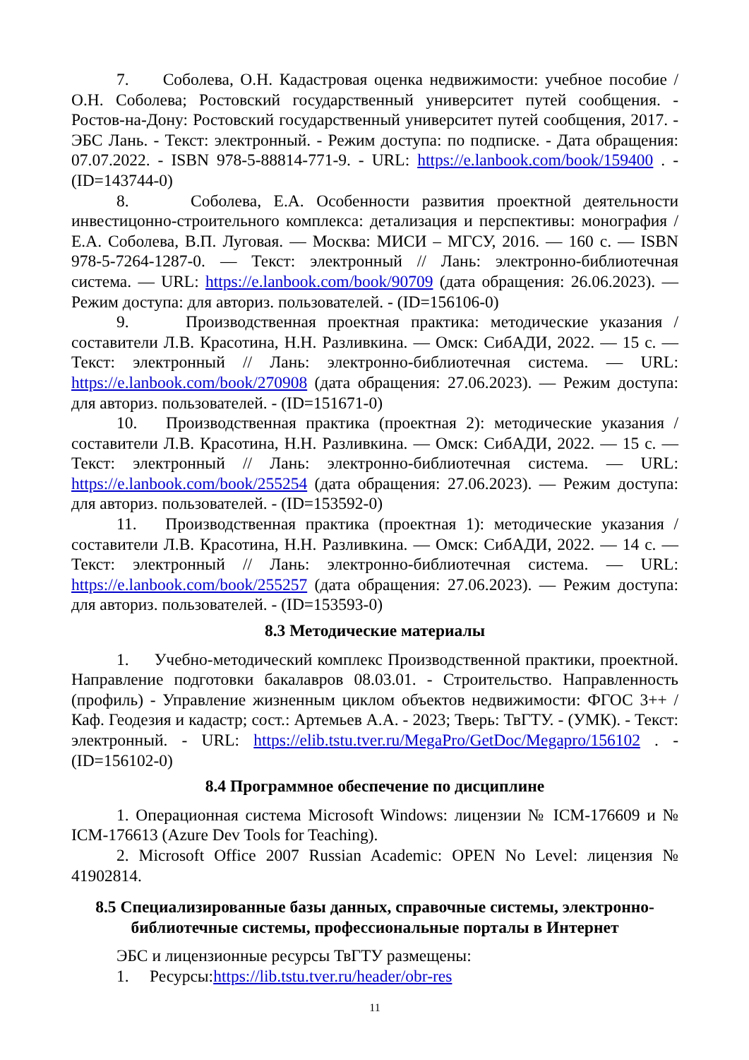7. Соболева, О.Н. Кадастровая оценка недвижимости: учебное пособие / О.Н. Соболева; Ростовский государственный университет путей сообщения. - Ростов-на-Дону: Ростовский государственный университет путей сообщения, 2017. - ЭБС Лань. - Текст: электронный. - Режим доступа: по подписке. - Дата обращения: 07.07.2022. - ISBN 978-5-88814-771-9. - URL: https://e.lanbook.com/book/159400 . - (ID=143744-0)
8. Соболева, Е.А. Особенности развития проектной деятельности инвестицонно-строительного комплекса: детализация и перспективы: монография / Е.А. Соболева, В.П. Луговая. — Москва: МИСИ – МГСУ, 2016. — 160 с. — ISBN 978-5-7264-1287-0. — Текст: электронный // Лань: электронно-библиотечная система. — URL: https://e.lanbook.com/book/90709 (дата обращения: 26.06.2023). — Режим доступа: для авториз. пользователей. - (ID=156106-0)
9. Производственная проектная практика: методические указания / составители Л.В. Красотина, Н.Н. Разливкина. — Омск: СибАДИ, 2022. — 15 с. — Текст: электронный // Лань: электронно-библиотечная система. — URL: https://e.lanbook.com/book/270908 (дата обращения: 27.06.2023). — Режим доступа: для авториз. пользователей. - (ID=151671-0)
10. Производственная практика (проектная 2): методические указания / составители Л.В. Красотина, Н.Н. Разливкина. — Омск: СибАДИ, 2022. — 15 с. — Текст: электронный // Лань: электронно-библиотечная система. — URL: https://e.lanbook.com/book/255254 (дата обращения: 27.06.2023). — Режим доступа: для авториз. пользователей. - (ID=153592-0)
11. Производственная практика (проектная 1): методические указания / составители Л.В. Красотина, Н.Н. Разливкина. — Омск: СибАДИ, 2022. — 14 с. — Текст: электронный // Лань: электронно-библиотечная система. — URL: https://e.lanbook.com/book/255257 (дата обращения: 27.06.2023). — Режим доступа: для авториз. пользователей. - (ID=153593-0)
8.3 Методические материалы
1. Учебно-методический комплекс Производственной практики, проектной. Направление подготовки бакалавров 08.03.01. - Строительство. Направленность (профиль) - Управление жизненным циклом объектов недвижимости: ФГОС 3++ / Каф. Геодезия и кадастр; сост.: Артемьев А.А. - 2023; Тверь: ТвГТУ. - (УМК). - Текст: электронный. - URL: https://elib.tstu.tver.ru/MegaPro/GetDoc/Megapro/156102 . - (ID=156102-0)
8.4 Программное обеспечение по дисциплине
1. Операционная система Microsoft Windows: лицензии № ICM-176609 и № ICM-176613 (Azure Dev Tools for Teaching).
2. Microsoft Office 2007 Russian Academic: OPEN No Level: лицензия № 41902814.
8.5 Специализированные базы данных, справочные системы, электронно-библиотечные системы, профессиональные порталы в Интернет
ЭБС и лицензионные ресурсы ТвГТУ размещены:
1. Ресурсы:https://lib.tstu.tver.ru/header/obr-res
11